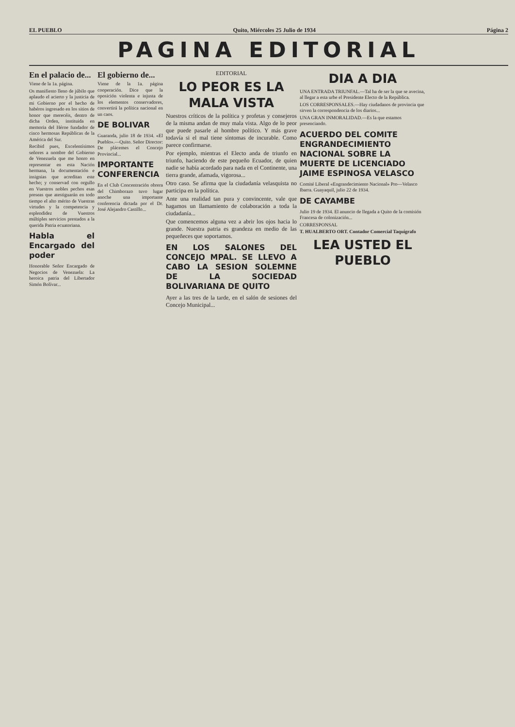EL PUEBLO Quito, Miércoles 25 Julio de 1934 Página 2
PAGINA EDITORIAL
En el palacio de...
Viene de la 1a. página.
Os manifiesto lleno de júbilo que aplaudo el acierto y la justicia de mi Gobierno por el hecho de habéros ingresado en los sitios de honor que merecéis, dentro de dicha Orden, instituida en memoria del Héroe fundador de cinco hermosas Repúblicas de la América del Sur.
Recibid pues, Excelentísimos señores a nombre del Gobierno de Venezuela que me honro en representar en esta Nación hermana, la documentación e insignias que acreditan este hecho; y conservad con orgullo en Vuestros nobles pechos esas preseas que atestiguarán en todo tiempo el alto mérito de Vuestras virtudes y la competencia y esplendidez de Vuestros múltiples servicios prestados a la querida Patria ecuatoriana.
Habla el Encargado del poder
Honorable Señor Encargado de Negocios de Venezuela: La heroica patria del Libertador Simón Bolívar...
El gobierno de...
Viene de la 1a. página cooperación. Dice que la oposición violenta e injusta de los elementos conservadores, convertirá la política nacional en un caos.
DE BOLIVAR
Guaranda, julio 18 de 1934. «El Pueblo».—Quito. Señor Director: De plácemes el Concejo Provincial...
IMPORTANTE CONFERENCIA
En el Club Concentración obrera del Chimborazo tuvo lugar anoche una importante conferencia dictada por el Dr. José Alejandro Castillo...
EDITORIAL
LO PEOR ES LA MALA VISTA
Nuestros críticos de la política y profetas y consejeros de la misma andan de muy mala vista. Algo de lo peor que puede pasarle al hombre político. Y más grave todavía si el mal tiene síntomas de incurable. Como parece confirmarse.
Por ejemplo, mientras el Electo anda de triunfo en triunfo, haciendo de este pequeño Ecuador, de quien nadie se había acordado para nada en el Continente, una tierra grande, afamada, vigorosa...
Otro caso. Se afirma que la ciudadanía velasquista no participa en la política.
Ante una realidad tan pura y convincente, vale que hagamos un llamamiento de colaboración a toda la ciudadanía...
Que comencemos alguna vez a abrir los ojos hacia lo grande. Nuestra patria es grandeza en medio de las pequeñeces que soportamos.
EN LOS SALONES DEL CONCEJO MPAL. SE LLEVO A CABO LA SESION SOLEMNE DE LA SOCIEDAD BOLIVARIANA DE QUITO
Ayer a las tres de la tarde, en el salón de sesiones del Concejo Municipal...
DIA A DIA
UNA ENTRADA TRIUNFAL.—Tal ha de ser la que se avecina, al llegar a esta urbe el Presidente Electo de la República.
LOS CORRESPONSALES.—Hay ciudadanos de provincia que sirven la correspondencia de los diarios...
UNA GRAN INMORALIDAD.—Es la que estamos presenciando.
ACUERDO DEL COMITE ENGRANDECIMIENTO NACIONAL SOBRE LA MUERTE DE LICENCIADO JAIME ESPINOSA VELASCO
Comité Liberal «Engrandecimiento Nacional» Pro—Velasco Ibarra. Guayaquil, julio 22 de 1934.
DE CAYAMBE
Julio 19 de 1934. El anuncio de llegada a Quito de la comisión Francesa de colonización...
CORRESPONSAL
T. HUALBERTO ORT. Contador Comercial Taquígrafo
LEA USTED EL PUEBLO